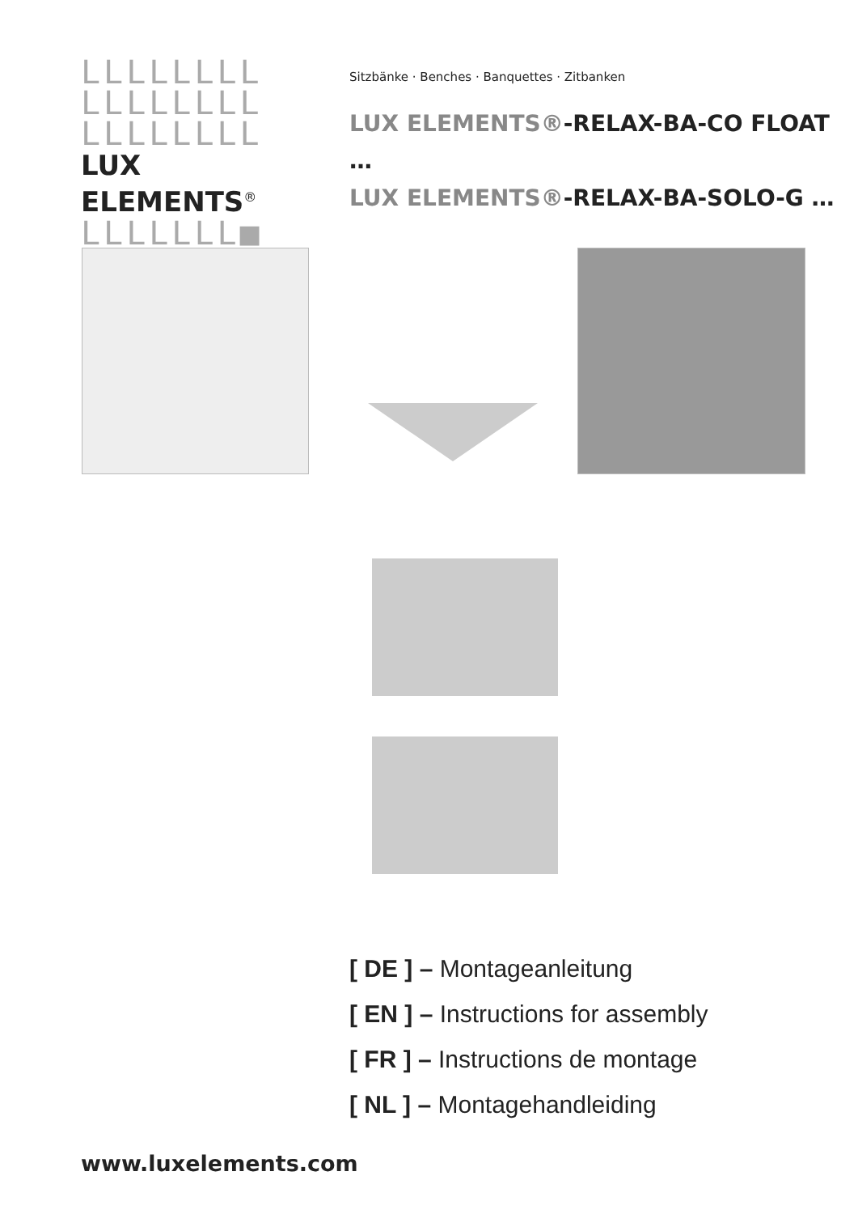LLLLLLLL
LLLLLLLL
LLLLLLLL
LUX ELEMENTS<sup>®</sup>
LLLLLLL■
Sitzbänke · Benches · Banquettes · Zitbanken
LUX ELEMENTS®-RELAX-BA-CO FLOAT …
LUX ELEMENTS®-RELAX-BA-SOLO-G …
[ DE ] – Montageanleitung
[ EN ] – Instructions for assembly
[ FR ] – Instructions de montage
[ NL ] – Montagehandleiding
www.luxelements.com